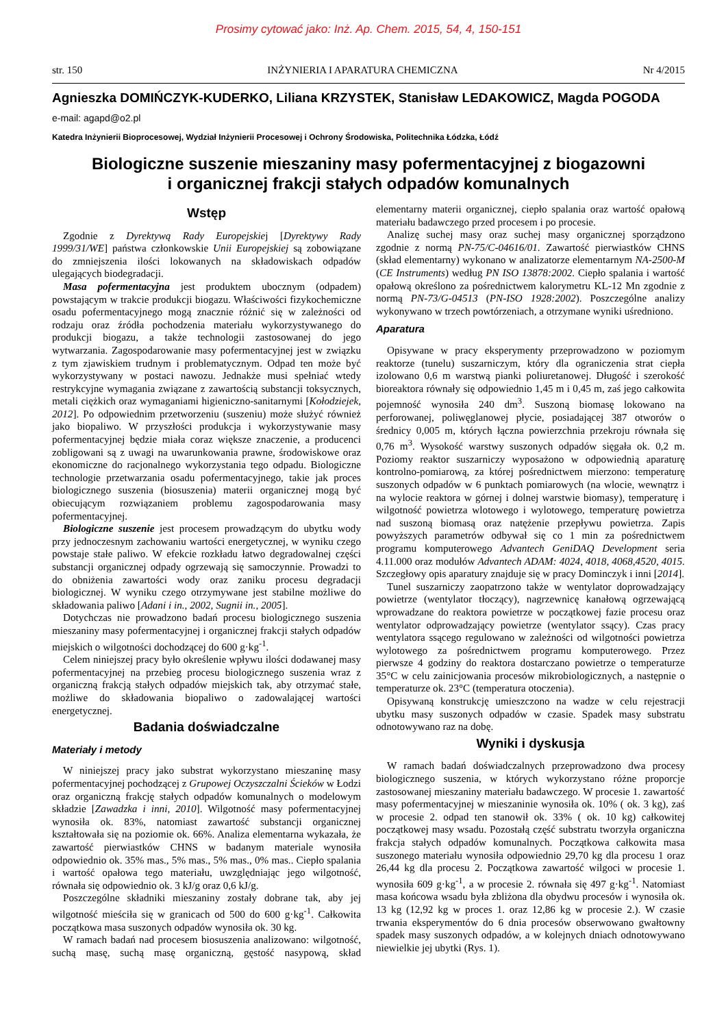Prosimy cytować jako: Inż. Ap. Chem. 2015, 54, 4, 150-151
str. 150 INŻYNIERIA I APARATURA CHEMICZNA Nr 4/2015
Agnieszka DOMIŃCZYK-KUDERKO, Liliana KRZYSTEK, Stanisław LEDAKOWICZ, Magda POGODA
e-mail: agapd@o2.pl
Katedra Inżynierii Bioprocesowej, Wydział Inżynierii Procesowej i Ochrony Środowiska, Politechnika Łódzka, Łódź
Biologiczne suszenie mieszaniny masy pofermentacyjnej z biogazowni
i organicznej frakcji stałych odpadów komunalnych
Wstęp
Zgodnie z Dyrektywą Rady Europejskiej [Dyrektywy Rady 1999/31/WE] państwa członkowskie Unii Europejskiej są zobowiązane do zmniejszenia ilości lokowanych na składowiskach odpadów ulegających biodegradacji.
Masa pofermentacyjna jest produktem ubocznym (odpadem) powstającym w trakcie produkcji biogazu. Właściwości fizykochemiczne osadu pofermentacyjnego mogą znacznie różnić się w zależności od rodzaju oraz źródła pochodzenia materiału wykorzystywanego do produkcji biogazu, a także technologii zastosowanej do jego wytwarzania. Zagospodarowanie masy pofermentacyjnej jest w związku z tym zjawiskiem trudnym i problematycznym. Odpad ten może być wykorzystywany w postaci nawozu. Jednakże musi spełniać wtedy restrykcyjne wymagania związane z zawartością substancji toksycznych, metali ciężkich oraz wymaganiami higieniczno-sanitarnymi [Kołodziejek, 2012]. Po odpowiednim przetworzeniu (suszeniu) może służyć również jako biopaliwo. W przyszłości produkcja i wykorzystywanie masy pofermentacyjnej będzie miała coraz większe znaczenie, a producenci zobligowani są z uwagi na uwarunkowania prawne, środowiskowe oraz ekonomiczne do racjonalnego wykorzystania tego odpadu. Biologiczne technologie przetwarzania osadu pofermentacyjnego, takie jak proces biologicznego suszenia (biosuszenia) materii organicznej mogą być obiecującym rozwiązaniem problemu zagospodarowania masy pofermentacyjnej.
Biologiczne suszenie jest procesem prowadzącym do ubytku wody przy jednoczesnym zachowaniu wartości energetycznej, w wyniku czego powstaje stałe paliwo. W efekcie rozkładu łatwo degradowalnej części substancji organicznej odpady ogrzewają się samoczynnie. Prowadzi to do obniżenia zawartości wody oraz zaniku procesu degradacji biologicznej. W wyniku czego otrzymywane jest stabilne możliwe do składowania paliwo [Adani i in., 2002, Sugnii in., 2005].
Dotychczas nie prowadzono badań procesu biologicznego suszenia mieszaniny masy pofermentacyjnej i organicznej frakcji stałych odpadów miejskich o wilgotności dochodzącej do 600 g·kg<sup>-1</sup>.
Celem niniejszej pracy było określenie wpływu ilości dodawanej masy pofermentacyjnej na przebieg procesu biologicznego suszenia wraz z organiczną frakcją stałych odpadów miejskich tak, aby otrzymać stałe, możliwe do składowania biopaliwo o zadowalającej wartości energetycznej.
Badania doświadczalne
Materiały i metody
W niniejszej pracy jako substrat wykorzystano mieszaninę masy pofermentacyjnej pochodzącej z Grupowej Oczyszczalni Ścieków w Łodzi oraz organiczną frakcję stałych odpadów komunalnych o modelowym składzie [Zawadzka i inni, 2010]. Wilgotność masy pofermentacyjnej wynosiła ok. 83%, natomiast zawartość substancji organicznej kształtowała się na poziomie ok. 66%. Analiza elementarna wykazała, że zawartość pierwiastków CHNS w badanym materiale wynosiła odpowiednio ok. 35% mas., 5% mas., 5% mas., 0% mas.. Ciepło spalania i wartość opałowa tego materiału, uwzględniając jego wilgotność, równała się odpowiednio ok. 3 kJ/g oraz 0,6 kJ/g.
Poszczególne składniki mieszaniny zostały dobrane tak, aby jej wilgotność mieściła się w granicach od 500 do 600 g·kg<sup>-1</sup>. Całkowita początkowa masa suszonych odpadów wynosiła ok. 30 kg.
W ramach badań nad procesem biosuszenia analizowano: wilgotność, suchą masę, suchą masę organiczną, gęstość nasypową, skład elementarny materii organicznej, ciepło spalania oraz wartość opałową materiału badawczego przed procesem i po procesie.
Analizę suchej masy oraz suchej masy organicznej sporządzono zgodnie z normą PN-75/C-04616/01. Zawartość pierwiastków CHNS (skład elementarny) wykonano w analizatorze elementarnym NA-2500-M (CE Instruments) według PN ISO 13878:2002. Ciepło spalania i wartość opałową określono za pośrednictwem kalorymetru KL-12 Mn zgodnie z normą PN-73/G-04513 (PN-ISO 1928:2002). Poszczególne analizy wykonywano w trzech powtórzeniach, a otrzymane wyniki uśredniono.
Aparatura
Opisywane w pracy eksperymenty przeprowadzono w poziomym reaktorze (tunelu) suszarniczym, który dla ograniczenia strat ciepła izolowano 0,6 m warstwą pianki poliuretanowej. Długość i szerokość bioreaktora równały się odpowiednio 1,45 m i 0,45 m, zaś jego całkowita pojemność wynosiła 240 dm<sup>3</sup>. Suszoną biomasę lokowano na perforowanej, poliwęglanowej płycie, posiadającej 387 otworów o średnicy 0,005 m, których łączna powierzchnia przekroju równała się 0,76 m<sup>3</sup>. Wysokość warstwy suszonych odpadów sięgała ok. 0,2 m. Poziomy reaktor suszarniczy wyposażono w odpowiednią aparaturę kontrolno-pomiarową, za której pośrednictwem mierzono: temperaturę suszonych odpadów w 6 punktach pomiarowych (na wlocie, wewnątrz i na wylocie reaktora w górnej i dolnej warstwie biomasy), temperaturę i wilgotność powietrza wlotowego i wylotowego, temperaturę powietrza nad suszoną biomasą oraz natężenie przepływu powietrza. Zapis powyższych parametrów odbywał się co 1 min za pośrednictwem programu komputerowego Advantech GeniDAQ Development seria 4.11.000 oraz modułów Advantech ADAM: 4024, 4018, 4068,4520, 4015. Szczegłowy opis aparatury znajduje się w pracy Dominczyk i inni [2014].
Tunel suszarniczy zaopatrzono także w wentylator doprowadzający powietrze (wentylator tłoczący), nagrzewnicę kanałową ogrzewającą wprowadzane do reaktora powietrze w początkowej fazie procesu oraz wentylator odprowadzający powietrze (wentylator ssący). Czas pracy wentylatora ssącego regulowano w zależności od wilgotności powietrza wylotowego za pośrednictwem programu komputerowego. Przez pierwsze 4 godziny do reaktora dostarczano powietrze o temperaturze 35°C w celu zainicjowania procesów mikrobiologicznych, a następnie o temperaturze ok. 23°C (temperatura otoczenia).
Opisywaną konstrukcję umieszczono na wadze w celu rejestracji ubytku masy suszonych odpadów w czasie. Spadek masy substratu odnotowywano raz na dobę.
Wyniki i dyskusja
W ramach badań doświadczalnych przeprowadzono dwa procesy biologicznego suszenia, w których wykorzystano różne proporcje zastosowanej mieszaniny materiału badawczego. W procesie 1. zawartość masy pofermentacyjnej w mieszaninie wynosiła ok. 10% ( ok. 3 kg), zaś w procesie 2. odpad ten stanowił ok. 33% ( ok. 10 kg) całkowitej początkowej masy wsadu. Pozostałą część substratu tworzyła organiczna frakcja stałych odpadów komunalnych. Początkowa całkowita masa suszonego materiału wynosiła odpowiednio 29,70 kg dla procesu 1 oraz 26,44 kg dla procesu 2. Początkowa zawartość wilgoci w procesie 1. wynosiła 609 g·kg<sup>-1</sup>, a w procesie 2. równała się 497 g·kg<sup>-1</sup>. Natomiast masa końcowa wsadu była zbliżona dla obydwu procesów i wynosiła ok. 13 kg (12,92 kg w proces 1. oraz 12,86 kg w procesie 2.). W czasie trwania eksperymentów do 6 dnia procesów obserwowano gwałtowny spadek masy suszonych odpadów, a w kolejnych dniach odnotowywano niewielkie jej ubytki (Rys. 1).